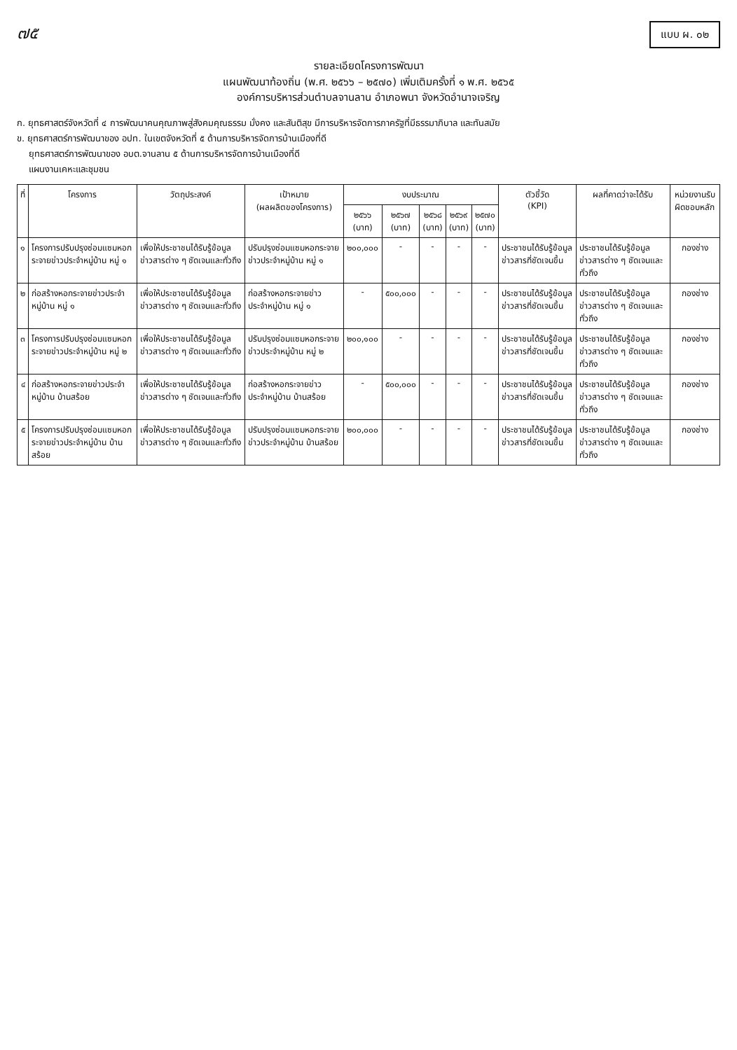๗๕
แบบ ผ. ๐๒
รายละเอียดโครงการพัฒนา
แผนพัฒนาท้องถิ่น (พ.ศ. ๒๕๖๖ – ๒๕๗๐) เพิ่มเติมครั้งที่ ๑ พ.ศ. ๒๕๖๕
องค์การบริหารส่วนตำบลจานลาน อำเภอพนา จังหวัดอำนาจเจริญ
ก. ยุทธศาสตร์จังหวัดที่ ๔ การพัฒนาคนคุณภาพสู่สังคมคุณธรรม มั่งคง และสันติสุข มีการบริหารจัดการภาครัฐที่มีธรรมาภิบาล และทันสมัย
ข. ยุทธศาสตร์การพัฒนาของ อปท. ในเขตจังหวัดที่ ๕ ด้านการบริหารจัดการบ้านเมืองที่ดี
ยุทธศาสตร์การพัฒนาของ อบต.จานลาน ๕ ด้านการบริหารจัดการบ้านเมืองที่ดี
แผนงานเคหะและชุมชน
| ที่ | โครงการ | วัตถุประสงค์ | เป้าหมาย (ผลผลิตของโครงการ) | งบประมาณ | | | | | ตัวชี้วัด (KPI) | ผลที่คาดว่าจะได้รับ | หน่วยงานรับผิดชอบหลัก |
| --- | --- | --- | --- | --- | --- | --- | --- | --- | --- | --- | --- |
| | | | | ๒๕๖๖ (บาท) | ๒๕๖๗ (บาท) | ๒๕๖๘ (บาท) | ๒๕๖๙ (บาท) | ๒๕๗๐ (บาท) | | | |
| ๑ | โครงการปรับปรุงซ่อมแซมหอกระจายข่าวประจำหมู่บ้าน หมู่ ๑ | เพื่อให้ประชาชนได้รับรู้ข้อมูลข่าวสารต่าง ๆ ชัดเจนและทั่วถึง | ปรับปรุงซ่อมแซมหอกระจายข่าวประจำหมู่บ้าน หมู่ ๑ | ๒๐๐,๐๐๐ | - | - | - | - | ประชาชนได้รับรู้ข้อมูลข่าวสารที่ชัดเจนขึ้น | ประชาชนได้รับรู้ข้อมูลข่าวสารต่าง ๆ ชัดเจนและทั่วถึง | กองช่าง |
| ๒ | ก่อสร้างหอกระจายข่าวประจำหมู่บ้าน หมู่ ๑ | เพื่อให้ประชาชนได้รับรู้ข้อมูลข่าวสารต่าง ๆ ชัดเจนและทั่วถึง | ก่อสร้างหอกระจายข่าวประจำหมู่บ้าน หมู่ ๑ | - | ๕๐๐,๐๐๐ | - | - | - | ประชาชนได้รับรู้ข้อมูลข่าวสารที่ชัดเจนขึ้น | ประชาชนได้รับรู้ข้อมูลข่าวสารต่าง ๆ ชัดเจนและทั่วถึง | กองช่าง |
| ๓ | โครงการปรับปรุงซ่อมแซมหอกระจายข่าวประจำหมู่บ้าน หมู่ ๒ | เพื่อให้ประชาชนได้รับรู้ข้อมูลข่าวสารต่าง ๆ ชัดเจนและทั่วถึง | ปรับปรุงซ่อมแซมหอกระจายข่าวประจำหมู่บ้าน หมู่ ๒ | ๒๐๐,๑๐๐ | - | - | - | - | ประชาชนได้รับรู้ข้อมูลข่าวสารที่ชัดเจนขึ้น | ประชาชนได้รับรู้ข้อมูลข่าวสารต่าง ๆ ชัดเจนและทั่วถึง | กองช่าง |
| ๔ | ก่อสร้างหอกระจายข่าวประจำหมู่บ้าน บ้านสร้อย | เพื่อให้ประชาชนได้รับรู้ข้อมูลข่าวสารต่าง ๆ ชัดเจนและทั่วถึง | ก่อสร้างหอกระจายข่าวประจำหมู่บ้าน บ้านสร้อย | - | ๕๐๐,๐๐๐ | - | - | - | ประชาชนได้รับรู้ข้อมูลข่าวสารที่ชัดเจนขึ้น | ประชาชนได้รับรู้ข้อมูลข่าวสารต่าง ๆ ชัดเจนและทั่วถึง | กองช่าง |
| ๕ | โครงการปรับปรุงซ่อมแซมหอกระจายข่าวประจำหมู่บ้าน บ้านสร้อย | เพื่อให้ประชาชนได้รับรู้ข้อมูลข่าวสารต่าง ๆ ชัดเจนและทั่วถึง | ปรับปรุงซ่อมแซมหอกระจายข่าวประจำหมู่บ้าน บ้านสร้อย | ๒๐๐,๐๐๐ | - | - | - | - | ประชาชนได้รับรู้ข้อมูลข่าวสารที่ชัดเจนขึ้น | ประชาชนได้รับรู้ข้อมูลข่าวสารต่าง ๆ ชัดเจนและทั่วถึง | กองช่าง |